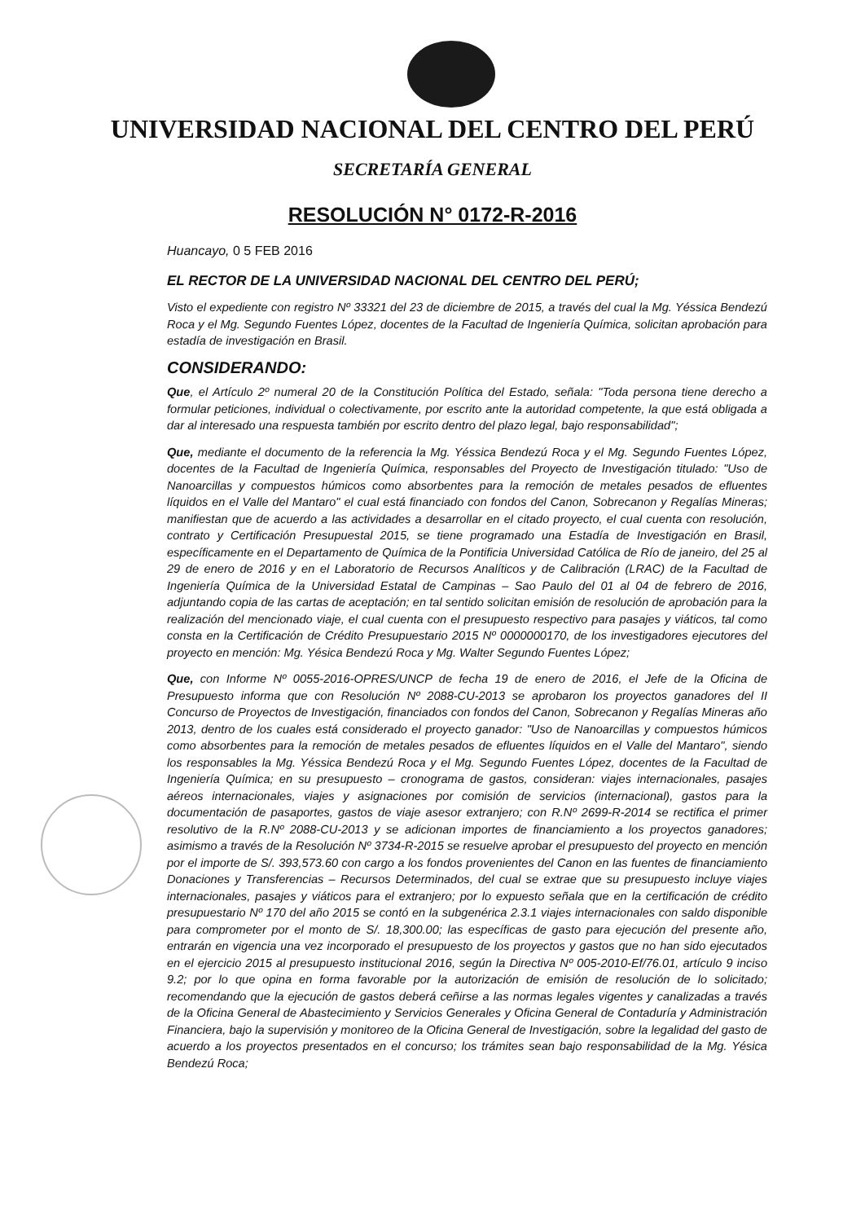UNIVERSIDAD NACIONAL DEL CENTRO DEL PERÚ
SECRETARÍA GENERAL
RESOLUCIÓN N° 0172-R-2016
Huancayo, 0 5 FEB 2016
EL RECTOR DE LA UNIVERSIDAD NACIONAL DEL CENTRO DEL PERÚ;
Visto el expediente con registro Nº 33321 del 23 de diciembre de 2015, a través del cual la Mg. Yéssica Bendezú Roca y el Mg. Segundo Fuentes López, docentes de la Facultad de Ingeniería Química, solicitan aprobación para estadía de investigación en Brasil.
CONSIDERANDO:
Que, el Artículo 2º numeral 20 de la Constitución Política del Estado, señala: "Toda persona tiene derecho a formular peticiones, individual o colectivamente, por escrito ante la autoridad competente, la que está obligada a dar al interesado una respuesta también por escrito dentro del plazo legal, bajo responsabilidad";
Que, mediante el documento de la referencia la Mg. Yéssica Bendezú Roca y el Mg. Segundo Fuentes López, docentes de la Facultad de Ingeniería Química, responsables del Proyecto de Investigación titulado: "Uso de Nanoarcillas y compuestos húmicos como absorbentes para la remoción de metales pesados de efluentes líquidos en el Valle del Mantaro" el cual está financiado con fondos del Canon, Sobrecanon y Regalías Mineras; manifiestan que de acuerdo a las actividades a desarrollar en el citado proyecto, el cual cuenta con resolución, contrato y Certificación Presupuestal 2015, se tiene programado una Estadía de Investigación en Brasil, específicamente en el Departamento de Química de la Pontificia Universidad Católica de Río de janeiro, del 25 al 29 de enero de 2016 y en el Laboratorio de Recursos Analíticos y de Calibración (LRAC) de la Facultad de Ingeniería Química de la Universidad Estatal de Campinas – Sao Paulo del 01 al 04 de febrero de 2016, adjuntando copia de las cartas de aceptación; en tal sentido solicitan emisión de resolución de aprobación para la realización del mencionado viaje, el cual cuenta con el presupuesto respectivo para pasajes y viáticos, tal como consta en la Certificación de Crédito Presupuestario 2015 Nº 0000000170, de los investigadores ejecutores del proyecto en mención: Mg. Yésica Bendezú Roca y Mg. Walter Segundo Fuentes López;
Que, con Informe Nº 0055-2016-OPRES/UNCP de fecha 19 de enero de 2016, el Jefe de la Oficina de Presupuesto informa que con Resolución Nº 2088-CU-2013 se aprobaron los proyectos ganadores del II Concurso de Proyectos de Investigación, financiados con fondos del Canon, Sobrecanon y Regalías Mineras año 2013, dentro de los cuales está considerado el proyecto ganador: "Uso de Nanoarcillas y compuestos húmicos como absorbentes para la remoción de metales pesados de efluentes líquidos en el Valle del Mantaro", siendo los responsables la Mg. Yéssica Bendezú Roca y el Mg. Segundo Fuentes López, docentes de la Facultad de Ingeniería Química; en su presupuesto – cronograma de gastos, consideran: viajes internacionales, pasajes aéreos internacionales, viajes y asignaciones por comisión de servicios (internacional), gastos para la documentación de pasaportes, gastos de viaje asesor extranjero; con R.Nº 2699-R-2014 se rectifica el primer resolutivo de la R.Nº 2088-CU-2013 y se adicionan importes de financiamiento a los proyectos ganadores; asimismo a través de la Resolución Nº 3734-R-2015 se resuelve aprobar el presupuesto del proyecto en mención por el importe de S/. 393,573.60 con cargo a los fondos provenientes del Canon en las fuentes de financiamiento Donaciones y Transferencias – Recursos Determinados, del cual se extrae que su presupuesto incluye viajes internacionales, pasajes y viáticos para el extranjero; por lo expuesto señala que en la certificación de crédito presupuestario Nº 170 del año 2015 se contó en la subgenérica 2.3.1 viajes internacionales con saldo disponible para comprometer por el monto de S/. 18,300.00; las específicas de gasto para ejecución del presente año, entrarán en vigencia una vez incorporado el presupuesto de los proyectos y gastos que no han sido ejecutados en el ejercicio 2015 al presupuesto institucional 2016, según la Directiva Nº 005-2010-Ef/76.01, artículo 9 inciso 9.2; por lo que opina en forma favorable por la autorización de emisión de resolución de lo solicitado; recomendando que la ejecución de gastos deberá ceñirse a las normas legales vigentes y canalizadas a través de la Oficina General de Abastecimiento y Servicios Generales y Oficina General de Contaduría y Administración Financiera, bajo la supervisión y monitoreo de la Oficina General de Investigación, sobre la legalidad del gasto de acuerdo a los proyectos presentados en el concurso; los trámites sean bajo responsabilidad de la Mg. Yésica Bendezú Roca;